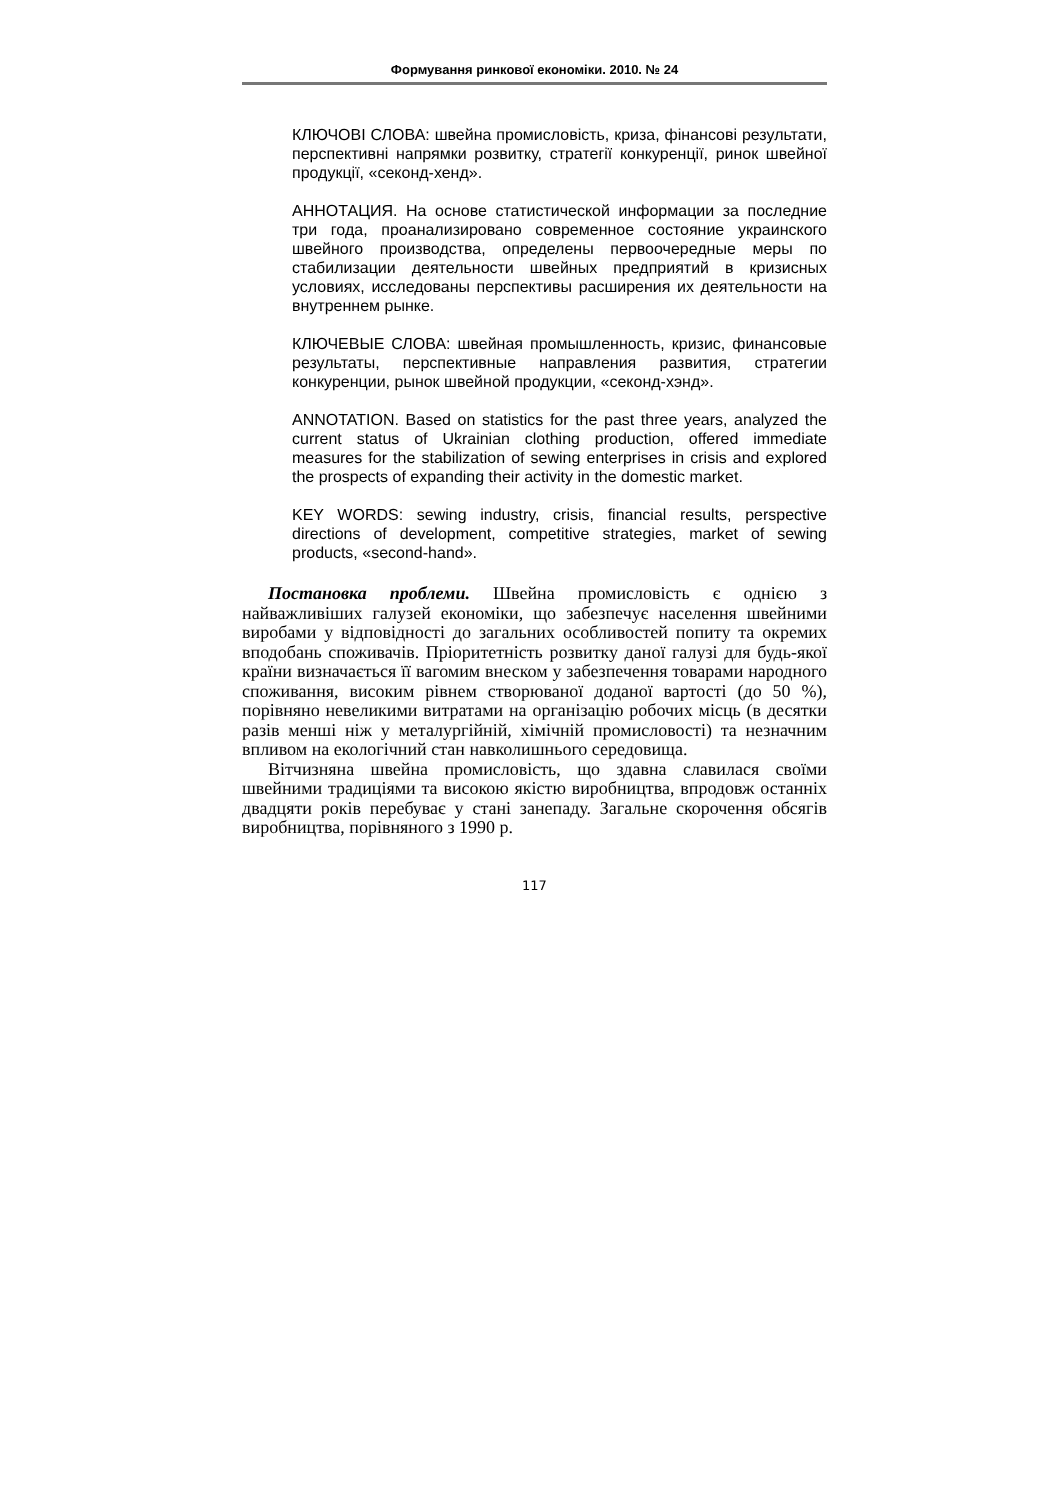Формування ринкової економіки. 2010. № 24
КЛЮЧОВІ СЛОВА: швейна промисловість, криза, фінансові результати, перспективні напрямки розвитку, стратегії конкуренції, ринок швейної продукції, «секонд-хенд».
АННОТАЦИЯ. На основе статистической информации за последние три года, проанализировано современное состояние украинского швейного производства, определены первоочередные меры по стабилизации деятельности швейных предприятий в кризисных условиях, исследованы перспективы расширения их деятельности на внутреннем рынке.
КЛЮЧЕВЫЕ СЛОВА: швейная промышленность, кризис, финансовые результаты, перспективные направления развития, стратегии конкуренции, рынок швейной продукции, «секонд-хэнд».
ANNOTATION. Based on statistics for the past three years, analyzed the current status of Ukrainian clothing production, offered immediate measures for the stabilization of sewing enterprises in crisis and explored the prospects of expanding their activity in the domestic market.
KEY WORDS: sewing industry, crisis, financial results, perspective directions of development, competitive strategies, market of sewing products, «second-hand».
Постановка проблеми. Швейна промисловість є однією з найважливіших галузей економіки, що забезпечує населення швейними виробами у відповідності до загальних особливостей попиту та окремих вподобань споживачів. Пріоритетність розвитку даної галузі для будь-якої країни визначається її вагомим внеском у забезпечення товарами народного споживання, високим рівнем створюваної доданої вартості (до 50 %), порівняно невеликими витратами на організацію робочих місць (в десятки разів менші ніж у металургійній, хімічній промисловості) та незначним впливом на екологічний стан навколишнього середовища.
Вітчизняна швейна промисловість, що здавна славилася своїми швейними традиціями та високою якістю виробництва, впродовж останніх двадцяти років перебуває у стані занепаду. Загальне скорочення обсягів виробництва, порівняного з 1990 р.
117